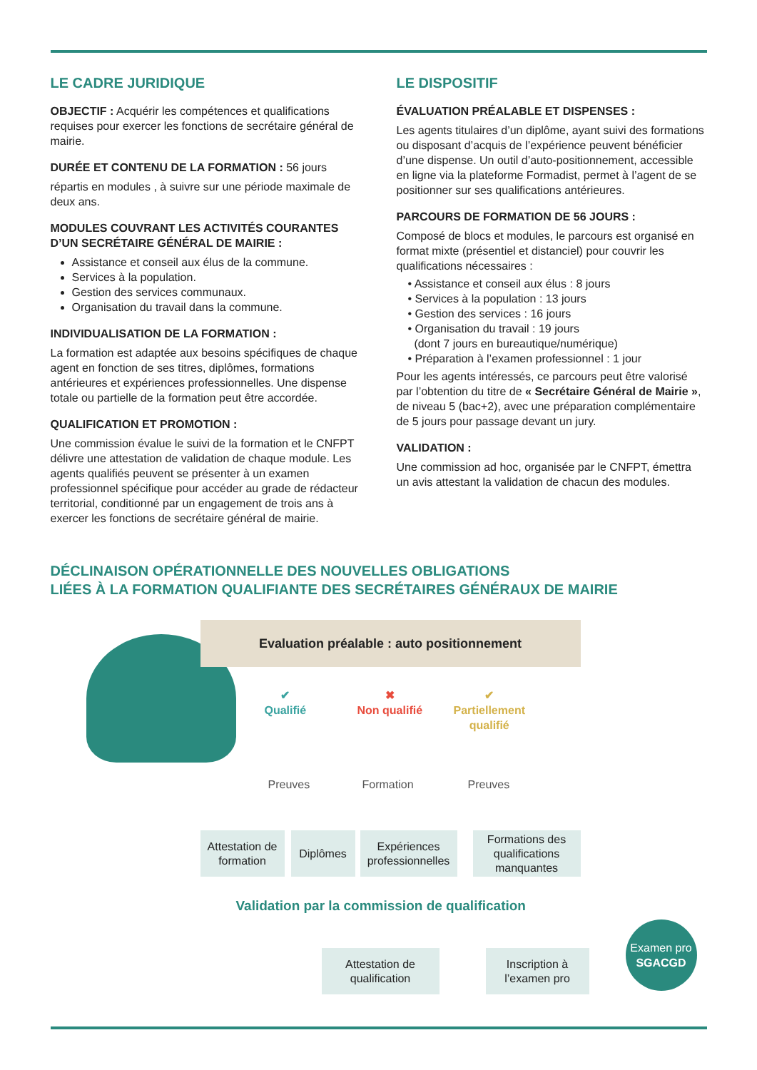LE CADRE JURIDIQUE
OBJECTIF : Acquérir les compétences et qualifications requises pour exercer les fonctions de secrétaire général de mairie.
DURÉE ET CONTENU DE LA FORMATION : 56 jours
répartis en modules , à suivre sur une période maximale de deux ans.
MODULES COUVRANT LES ACTIVITÉS COURANTES D’UN SECRÉTAIRE GÉNÉRAL DE MAIRIE :
Assistance et conseil aux élus de la commune.
Services à la population.
Gestion des services communaux.
Organisation du travail dans la commune.
INDIVIDUALISATION DE LA FORMATION :
La formation est adaptée aux besoins spécifiques de chaque agent en fonction de ses titres, diplômes, formations antérieures et expériences professionnelles. Une dispense totale ou partielle de la formation peut être accordée.
QUALIFICATION ET PROMOTION :
Une commission évalue le suivi de la formation et le CNFPT délivre une attestation de validation de chaque module. Les agents qualifiés peuvent se présenter à un examen professionnel spécifique pour accéder au grade de rédacteur territorial, conditionné par un engagement de trois ans à exercer les fonctions de secrétaire général de mairie.
LE DISPOSITIF
ÉVALUATION PRÉALABLE ET DISPENSES :
Les agents titulaires d’un diplôme, ayant suivi des formations ou disposant d’acquis de l’expérience peuvent bénéficier d’une dispense. Un outil d’auto-positionnement, accessible en ligne via la plateforme Formadist, permet à l’agent de se positionner sur ses qualifications antérieures.
PARCOURS DE FORMATION DE 56 JOURS :
Composé de blocs et modules, le parcours est organisé en format mixte (présentiel et distanciel) pour couvrir les qualifications nécessaires :
• Assistance et conseil aux élus : 8 jours
• Services à la population : 13 jours
• Gestion des services : 16 jours
• Organisation du travail : 19 jours
(dont 7 jours en bureautique/numérique)
• Préparation à l’examen professionnel : 1 jour
Pour les agents intéressés, ce parcours peut être valorisé par l’obtention du titre de « Secrétaire Général de Mairie », de niveau 5 (bac+2), avec une préparation complémentaire de 5 jours pour passage devant un jury.
VALIDATION :
Une commission ad hoc, organisée par le CNFPT, émettra un avis attestant la validation de chacun des modules.
DÉCLINAISON OPÉRATIONNELLE DES NOUVELLES OBLIGATIONS
LIÉES À LA FORMATION QUALIFIANTE DES SECRÉTAIRES GÉNÉRAUX DE MAIRIE
Evaluation préalable : auto positionnement
✔
Qualifié
✖
Non qualifié
✔
Partiellement
qualifié
Preuves Formation Preuves
Attestation de formation
Diplômes
Expériences professionnelles
Formations des qualifications manquantes
Validation par la commission de qualification
Attestation de qualification
Inscription à l’examen pro
Examen pro
SGACGD